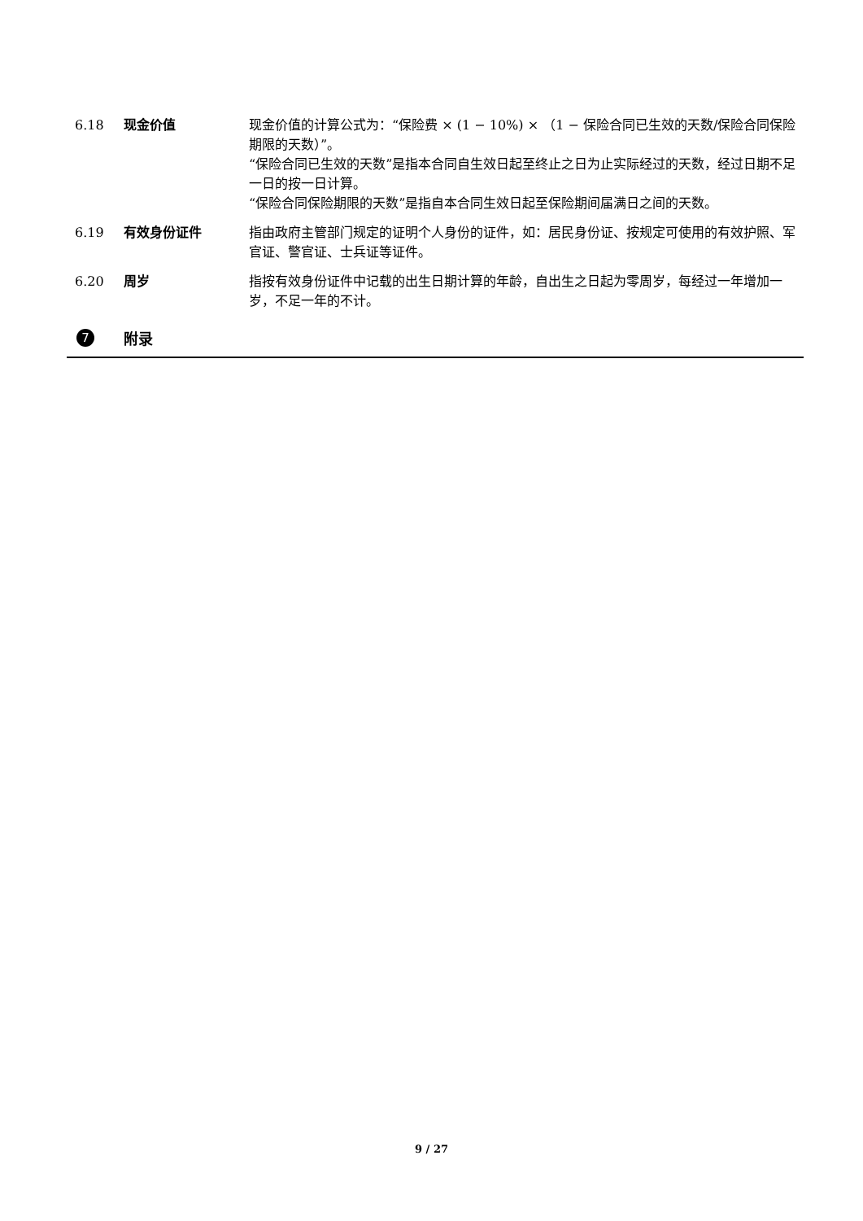6.18 现金价值 现金价值的计算公式为：“保险费 × (1 − 10%) × （1 − 保险合同已生效的天数/保险合同保险期限的天数）”。
“保险合同已生效的天数”是指本合同自生效日起至终止之日为止实际经过的天数，经过日期不足一日的按一日计算。
“保险合同保险期限的天数”是指自本合同生效日起至保险期间届满日之间的天数。
6.19 有效身份证件 指由政府主管部门规定的证明个人身份的证件，如：居民身份证、按规定可使用的有效护照、军官证、警官证、士兵证等证件。
6.20 周岁 指按有效身份证件中记载的出生日期计算的年龄，自出生之日起为零周岁，每经过一年增加一岁，不足一年的不计。
7 附录
9 / 27